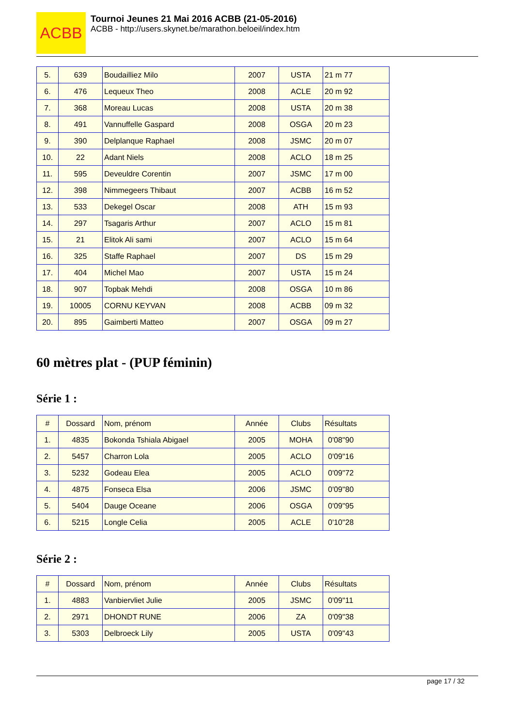ACBB
Tournoi Jeunes 21 Mai 2016 ACBB (21-05-2016)
ACBB - http://users.skynet.be/marathon.beloeil/index.htm
| 5. | 639 | Boudailliez Milo | 2007 | USTA | 21 m 77 |
| 6. | 476 | Lequeux Theo | 2008 | ACLE | 20 m 92 |
| 7. | 368 | Moreau Lucas | 2008 | USTA | 20 m 38 |
| 8. | 491 | Vannuffelle Gaspard | 2008 | OSGA | 20 m 23 |
| 9. | 390 | Delplanque Raphael | 2008 | JSMC | 20 m 07 |
| 10. | 22 | Adant Niels | 2008 | ACLO | 18 m 25 |
| 11. | 595 | Deveuldre Corentin | 2007 | JSMC | 17 m 00 |
| 12. | 398 | Nimmegeers Thibaut | 2007 | ACBB | 16 m 52 |
| 13. | 533 | Dekegel Oscar | 2008 | ATH | 15 m 93 |
| 14. | 297 | Tsagaris Arthur | 2007 | ACLO | 15 m 81 |
| 15. | 21 | Elitok Ali sami | 2007 | ACLO | 15 m 64 |
| 16. | 325 | Staffe Raphael | 2007 | DS | 15 m 29 |
| 17. | 404 | Michel Mao | 2007 | USTA | 15 m 24 |
| 18. | 907 | Topbak Mehdi | 2008 | OSGA | 10 m 86 |
| 19. | 10005 | CORNU KEYVAN | 2008 | ACBB | 09 m 32 |
| 20. | 895 | Gaimberti Matteo | 2007 | OSGA | 09 m 27 |
60 mètres plat - (PUP féminin)
Série 1 :
| # | Dossard | Nom, prénom | Année | Clubs | Résultats |
| 1. | 4835 | Bokonda Tshiala Abigael | 2005 | MOHA | 0'08"90 |
| 2. | 5457 | Charron Lola | 2005 | ACLO | 0'09"16 |
| 3. | 5232 | Godeau Elea | 2005 | ACLO | 0'09"72 |
| 4. | 4875 | Fonseca Elsa | 2006 | JSMC | 0'09"80 |
| 5. | 5404 | Dauge Oceane | 2006 | OSGA | 0'09"95 |
| 6. | 5215 | Longle Celia | 2005 | ACLE | 0'10"28 |
Série 2 :
| # | Dossard | Nom, prénom | Année | Clubs | Résultats |
| 1. | 4883 | Vanbiervliet Julie | 2005 | JSMC | 0'09"11 |
| 2. | 2971 | DHONDT RUNE | 2006 | ZA | 0'09"38 |
| 3. | 5303 | Delbroeck Lily | 2005 | USTA | 0'09"43 |
page 17 / 32